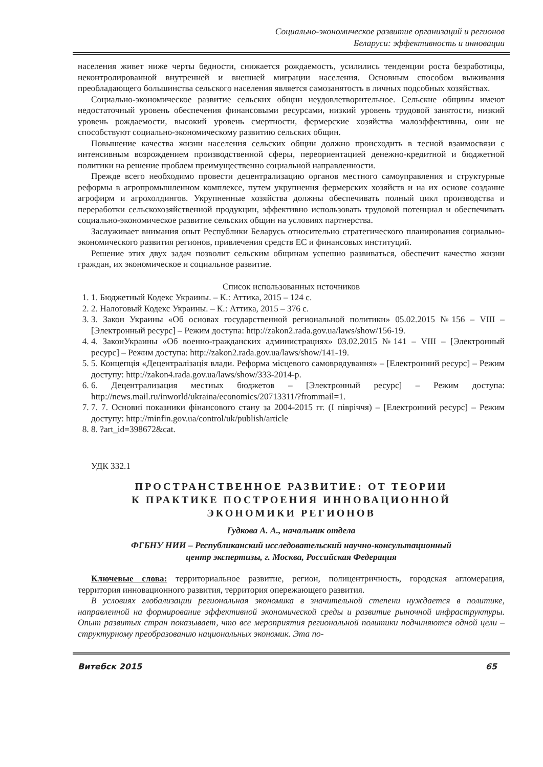Социально-экономическое развитие организаций и регионов
Беларуси: эффективность и инновации
населения живет ниже черты бедности, снижается рождаемость, усилились тенденции роста безработицы, неконтролированной внутренней и внешней миграции населения. Основным способом выживания преобладающего большинства сельского населения является самозанятость в личных подсобных хозяйствах.
Социально-экономическое развитие сельских общин неудовлетворительное. Сельские общины имеют недостаточный уровень обеспечения финансовыми ресурсами, низкий уровень трудовой занятости, низкий уровень рождаемости, высокий уровень смертности, фермерские хозяйства малоэффективны, они не способствуют социально-экономическому развитию сельских общин.
Повышение качества жизни населения сельских общин должно происходить в тесной взаимосвязи с интенсивным возрождением производственной сферы, переориентацией денежно-кредитной и бюджетной политики на решение проблем преимущественно социальной направленности.
Прежде всего необходимо провести децентрализацию органов местного самоуправления и структурные реформы в агропромышленном комплексе, путем укрупнения фермерских хозяйств и на их основе создание агрофирм и агрохолдингов. Укрупненные хозяйства должны обеспечивать полный цикл производства и переработки сельскохозяйственной продукции, эффективно использовать трудовой потенциал и обеспечивать социально-экономическое развитие сельских общин на условиях партнерства.
Заслуживает внимания опыт Республики Беларусь относительно стратегического планирования социально-экономического развития регионов, привлечения средств ЕС и финансовых институций.
Решение этих двух задач позволит сельским общинам успешно развиваться, обеспечит качество жизни граждан, их экономическое и социальное развитие.
Список использованных источников
1. 1. Бюджетный Кодекс Украины. – К.: Аттика, 2015 – 124 с.
2. 2. Налоговый Кодекс Украины. – К.: Аттика, 2015 – 376 с.
3. 3. Закон Украины «Об основах государственной региональной политики» 05.02.2015 №156 – VIII – [Электронный ресурс] – Режим доступа: http://zakon2.rada.gov.ua/laws/show/156-19.
4. 4. ЗаконУкраины «Об военно-гражданских администрациях» 03.02.2015 №141 – VIII – [Электронный ресурс] – Режим доступа: http://zakon2.rada.gov.ua/laws/show/141-19.
5. 5. Концепція «Децентралізація влади. Реформа місцевого самоврядування» – [Електронний ресурс] – Режим доступу: http://zakon4.rada.gov.ua/laws/show/333-2014-р.
6. 6. Децентрализация местных бюджетов – [Электронный ресурс] – Режим доступа: http://news.mail.ru/inworld/ukraina/economics/20713311/?frommail=1.
7. 7. 7. Основні показники фінансового стану за 2004-2015 гг. (І півріччя) – [Електронний ресурс] – Режим доступу: http://minfin.gov.ua/control/uk/publish/article
8. 8. ?art_id=398672&cat.
УДК 332.1
ПРОСТРАНСТВЕННОЕ РАЗВИТИЕ: ОТ ТЕОРИИ
К ПРАКТИКЕ ПОСТРОЕНИЯ ИННОВАЦИОННОЙ
ЭКОНОМИКИ РЕГИОНОВ
Гудкова А. А., начальник отдела
ФГБНУ НИИ – Республиканский исследовательский научно-консультационный
центр экспертизы, г. Москва, Российская Федерация
Ключевые слова: территориальное развитие, регион, полицентричность, городская агломерация, территория инновационного развития, территория опережающего развития.
В условиях глобализации региональная экономика в значительной степени нуждается в политике, направленной на формирование эффективной экономической среды и развитие рыночной инфраструктуры. Опыт развитых стран показывает, что все мероприятия региональной политики подчиняются одной цели – структурному преобразованию национальных экономик. Эта по-
Витебск 2015 65